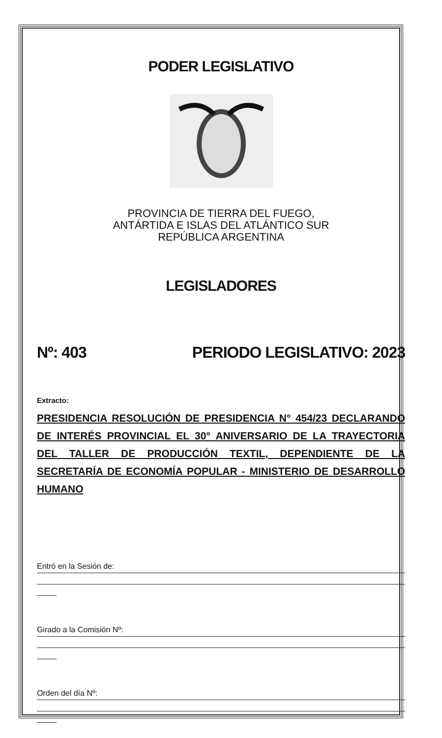PODER LEGISLATIVO
PROVINCIA DE TIERRA DEL FUEGO,
ANTÁRTIDA E ISLAS DEL ATLÁNTICO SUR
REPÚBLICA ARGENTINA
LEGISLADORES
Nº: 403 PERIODO LEGISLATIVO: 2023
Extracto:
PRESIDENCIA RESOLUCIÓN DE PRESIDENCIA N° 454/23 DECLARANDO DE INTERÉS PROVINCIAL EL 30° ANIVERSARIO DE LA TRAYECTORIA DEL TALLER DE PRODUCCIÓN TEXTIL, DEPENDIENTE DE LA SECRETARÍA DE ECONOMÍA POPULAR - MINISTERIO DE DESARROLLO HUMANO
Entró en la Sesión de:
Girado a la Comisión Nº:
Orden del día Nº: